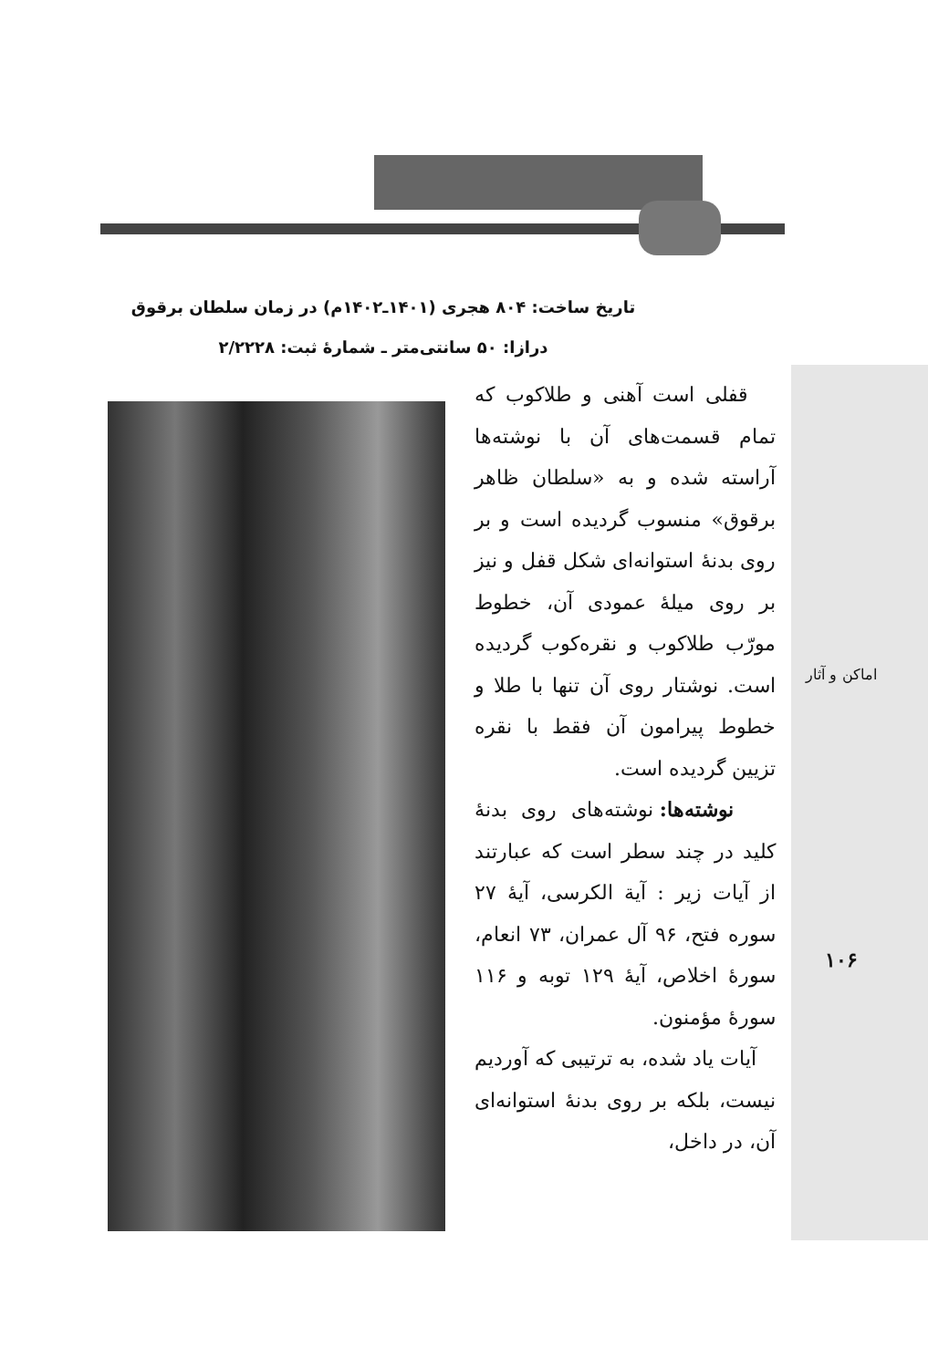تاریخ ساخت: ۸۰۴ هجری (۱۴۰۱ـ۱۴۰۲م) در زمان سلطان برقوق
درازا: ۵۰ سانتی‌متر ـ شمارهٔ ثبت: ۲/۲۲۲۸
اماکن و آثار
۱۰۶
قفلی است آهنی و طلاکوب که تمام قسمت‌های آن با نوشته‌ها آراسته شده و به «سلطان ظاهر برقوق» منسوب گردیده است و بر روی بدنهٔ استوانه‌ای شکل قفل و نیز بر روی میلهٔ عمودی آن، خطوط مورّب طلاکوب و نقره‌کوب گردیده است. نوشتار روی آن تنها با طلا و خطوط پیرامون آن فقط با نقره تزیین گردیده است.
نوشته‌ها: نوشته‌های روی بدنهٔ کلید در چند سطر است که عبارتند از آیات زیر : آیة الکرسی، آیهٔ ۲۷ سوره فتح، ۹۶ آل عمران، ۷۳ انعام، سورهٔ اخلاص، آیهٔ ۱۲۹ توبه و ۱۱۶ سورهٔ مؤمنون.
آیات یاد شده، به ترتیبی که آوردیم نیست، بلکه بر روی بدنهٔ استوانه‌ای آن، در داخل،